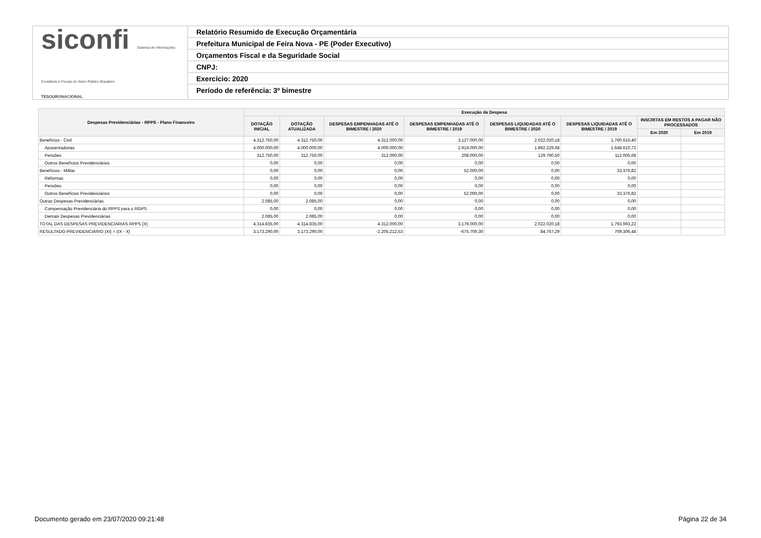siconfi Sistema de Informações Contábeis e Fiscais do Setor Público Brasileiro
TESOURONACIONAL
Relatório Resumido de Execução Orçamentária
Prefeitura Municipal de Feira Nova - PE (Poder Executivo)
Orçamentos Fiscal e da Seguridade Social
CNPJ:
Exercício: 2020
Período de referência: 3º bimestre
| Despesas Previdenciárias - RPPS - Plano Financeiro | Execução da Despesa | | | | | | | |
| --- | --- | --- | --- | --- | --- | --- | --- | --- |
| | DOTAÇÃO INICIAL | DOTAÇÃO ATUALIZADA | DESPESAS EMPENHADAS ATÉ O BIMESTRE / 2020 | DESPESAS EMPENHADAS ATÉ O BIMESTRE / 2019 | DESPESAS LIQUIDADAS ATÉ O BIMESTRE / 2020 | DESPESAS LIQUIDADAS ATÉ O BIMESTRE / 2019 | INSCRITAS EM RESTOS A PAGAR NÃO PROCESSADOS | |
| | | | | | | | Em 2020 | Em 2019 |
| Benefícios - Civil | 4.312.750,00 | 4.312.750,00 | 4.312.000,00 | 3.127.000,00 | 2.022.020,18 | 1.760.616,40 | | |
| Aposentadorias | 4.000.000,00 | 4.000.000,00 | 4.000.000,00 | 2.919.000,00 | 1.892.229,68 | 1.648.610,72 | | |
| Pensões | 312.750,00 | 312.750,00 | 312.000,00 | 208.000,00 | 129.790,50 | 112.005,68 | | |
| Outros Benefícios Previdenciários | 0,00 | 0,00 | 0,00 | 0,00 | 0,00 | 0,00 | | |
| Benefícios - Militar | 0,00 | 0,00 | 0,00 | 52.000,00 | 0,00 | 33.376,82 | | |
| Reformas | 0,00 | 0,00 | 0,00 | 0,00 | 0,00 | 0,00 | | |
| Pensões | 0,00 | 0,00 | 0,00 | 0,00 | 0,00 | 0,00 | | |
| Outros Benefícios Previdenciários | 0,00 | 0,00 | 0,00 | 52.000,00 | 0,00 | 33.376,82 | | |
| Outras Despesas Previdenciárias | 2.085,00 | 2.085,00 | 0,00 | 0,00 | 0,00 | 0,00 | | |
| Compensação Previdenciária do RPPS para o RGPS | 0,00 | 0,00 | 0,00 | 0,00 | 0,00 | 0,00 | | |
| Demais Despesas Previdenciárias | 2.085,00 | 2.085,00 | 0,00 | 0,00 | 0,00 | 0,00 | | |
| TOTAL DAS DESPESAS PREVIDENCIÁRIAS RPPS (X) | 4.314.835,00 | 4.314.835,00 | 4.312.000,00 | 3.179.000,00 | 2.022.020,18 | 1.793.993,22 | | |
| RESULTADO PREVIDENCIÁRIO (XI) = (IX - X) | 3.173.290,00 | 3.173.290,00 | -2.205.212,53 | -675.700,30 | 84.767,29 | 709.306,48 | | |
Documento gerado em 23/07/2020 09:21:48 Página 22 de 34